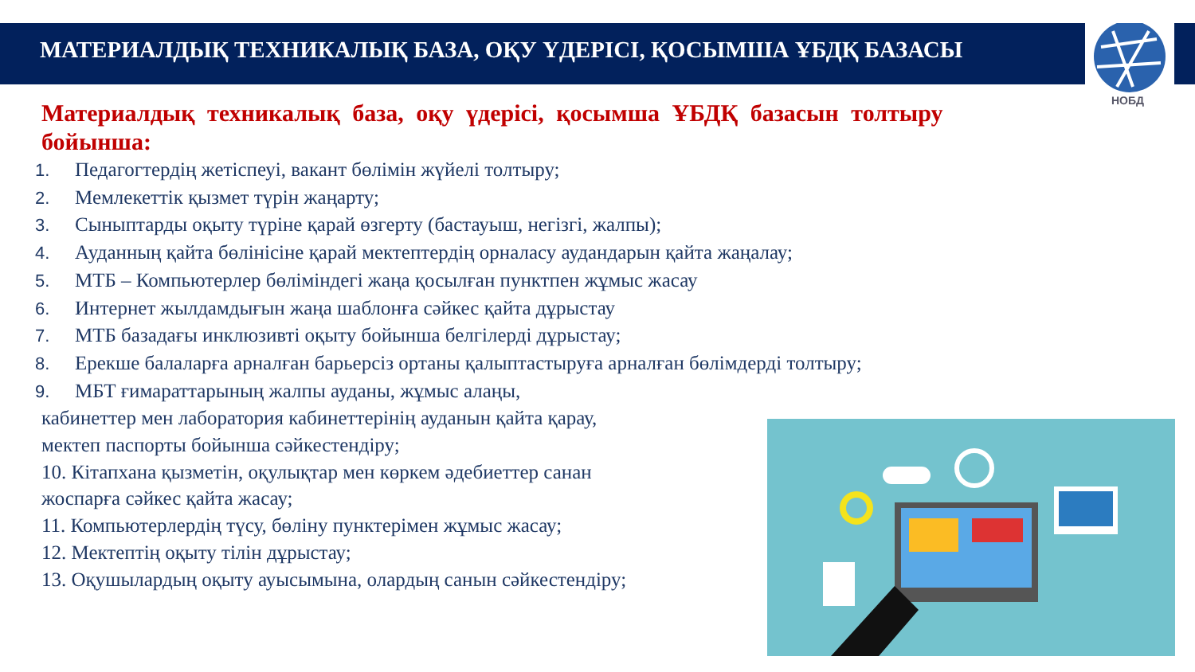НОБД
МАТЕРИАЛДЫҚ ТЕХНИКАЛЫҚ БАЗА, ОҚУ ҮДЕРІСІ, ҚОСЫМША ҰБДҚ БАЗАСЫ
Материалдық техникалық база, оқу үдерісі, қосымша ҰБДҚ базасын толтыру бойынша:
1. Педагогтердің жетіспеуі, вакант бөлімін жүйелі толтыру;
2. Мемлекеттік қызмет түрін жаңарту;
3. Сыныптарды оқыту түріне қарай өзгерту (бастауыш, негізгі, жалпы);
4. Ауданның қайта бөлінісіне қарай мектептердің орналасу аудандарын қайта жаңалау;
5. МТБ – Компьютерлер бөліміндегі жаңа қосылған пунктпен жұмыс жасау
6. Интернет жылдамдығын жаңа шаблонға сәйкес қайта дұрыстау
7. МТБ базадағы инклюзивті оқыту бойынша белгілерді дұрыстау;
8. Ерекше балаларға арналған барьерсіз ортаны қалыптастыруға арналған бөлімдерді толтыру;
9. МБТ ғимараттарының жалпы ауданы, жұмыс алаңы,
кабинеттер мен лаборатория кабинеттерінің ауданын қайта қарау,
мектеп паспорты бойынша сәйкестендіру;
10. Кітапхана қызметін, оқулықтар мен көркем әдебиеттер санан
жоспарға сәйкес қайта жасау;
11. Компьютерлердің түсу, бөліну пунктерімен жұмыс жасау;
12. Мектептің оқыту тілін дұрыстау;
13. Оқушылардың оқыту ауысымына, олардың санын сәйкестендіру;